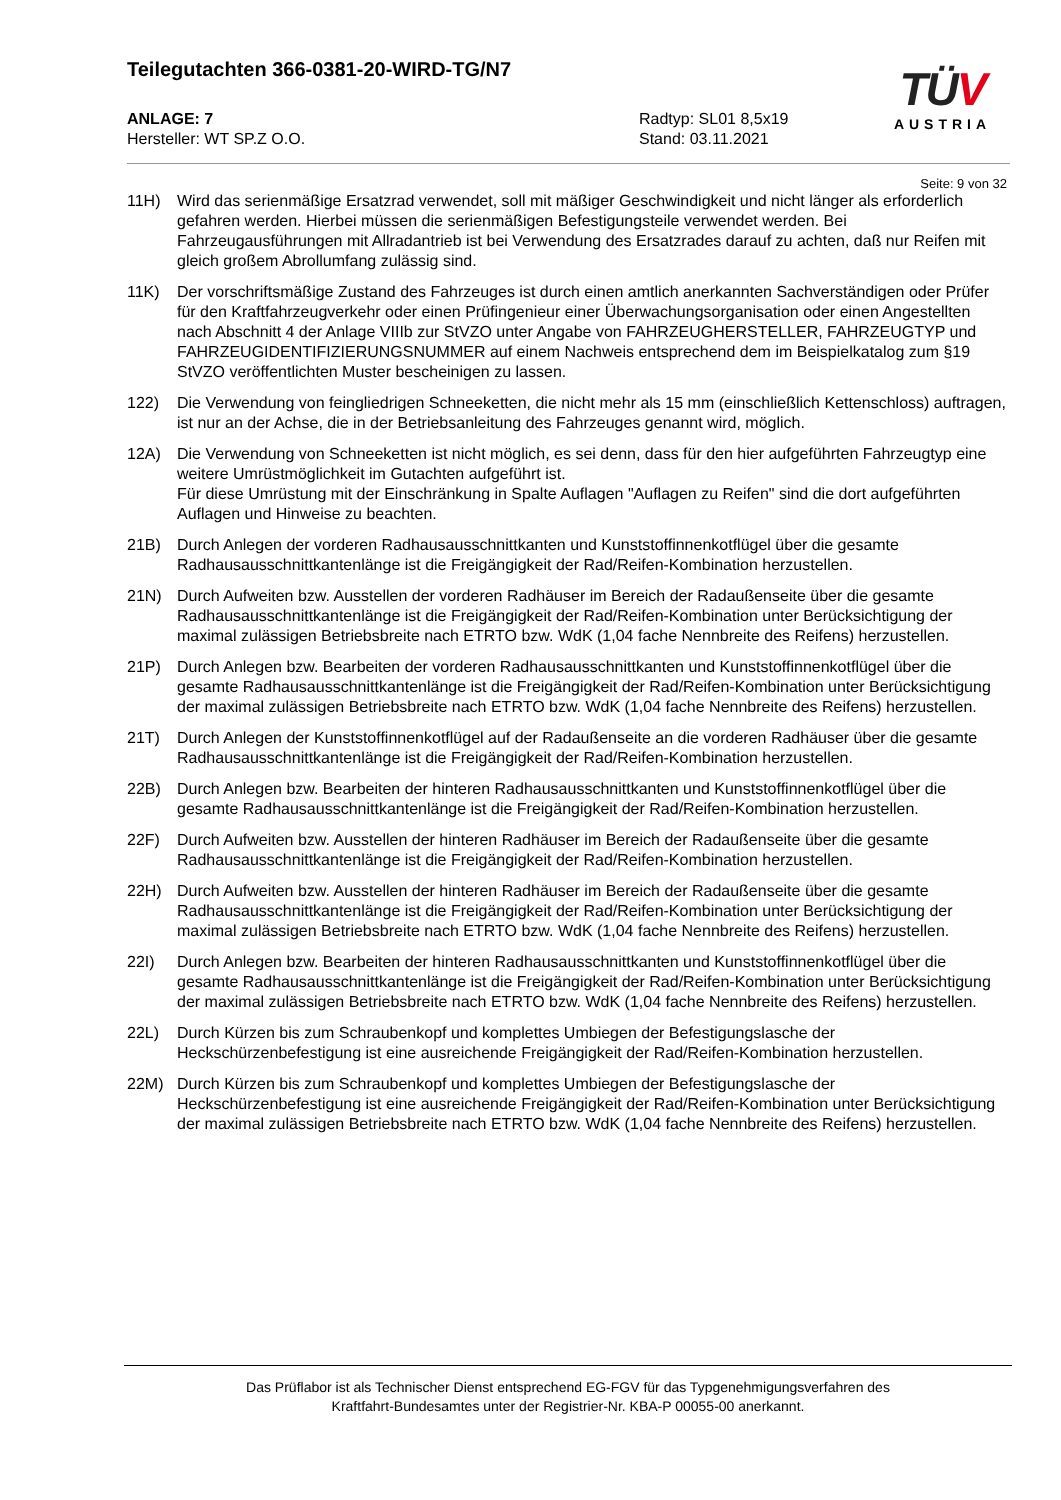Teilegutachten 366-0381-20-WIRD-TG/N7
ANLAGE: 7
Hersteller: WT SP.Z O.O.
Radtyp: SL01 8,5x19
Stand: 03.11.2021
Seite: 9 von 32
11H) Wird das serienmäßige Ersatzrad verwendet, soll mit mäßiger Geschwindigkeit und nicht länger als erforderlich gefahren werden. Hierbei müssen die serienmäßigen Befestigungsteile verwendet werden. Bei Fahrzeugausführungen mit Allradantrieb ist bei Verwendung des Ersatzrades darauf zu achten, daß nur Reifen mit gleich großem Abrollumfang zulässig sind.
11K) Der vorschriftsmäßige Zustand des Fahrzeuges ist durch einen amtlich anerkannten Sachverständigen oder Prüfer für den Kraftfahrzeugverkehr oder einen Prüfingenieur einer Überwachungsorganisation oder einen Angestellten nach Abschnitt 4 der Anlage VIIIb zur StVZO unter Angabe von FAHRZEUGHERSTELLER, FAHRZEUGTYP und FAHRZEUGIDENTIFIZIERUNGSNUMMER auf einem Nachweis entsprechend dem im Beispielkatalog zum §19 StVZO veröffentlichten Muster bescheinigen zu lassen.
122) Die Verwendung von feingliedrigen Schneeketten, die nicht mehr als 15 mm (einschließlich Kettenschloss) auftragen, ist nur an der Achse, die in der Betriebsanleitung des Fahrzeuges genannt wird, möglich.
12A) Die Verwendung von Schneeketten ist nicht möglich, es sei denn, dass für den hier aufgeführten Fahrzeugtyp eine weitere Umrüstmöglichkeit im Gutachten aufgeführt ist.
Für diese Umrüstung mit der Einschränkung in Spalte Auflagen "Auflagen zu Reifen" sind die dort aufgeführten Auflagen und Hinweise zu beachten.
21B) Durch Anlegen der vorderen Radhausausschnittkanten und Kunststoffinnenkotflügel über die gesamte Radhausausschnittkantenlänge ist die Freigängigkeit der Rad/Reifen-Kombination herzustellen.
21N) Durch Aufweiten bzw. Ausstellen der vorderen Radhäuser im Bereich der Radaußenseite über die gesamte Radhausausschnittkantenlänge ist die Freigängigkeit der Rad/Reifen-Kombination unter Berücksichtigung der maximal zulässigen Betriebsbreite nach ETRTO bzw. WdK (1,04 fache Nennbreite des Reifens) herzustellen.
21P) Durch Anlegen bzw. Bearbeiten der vorderen Radhausausschnittkanten und Kunststoffinnenkotflügel über die gesamte Radhausausschnittkantenlänge ist die Freigängigkeit der Rad/Reifen-Kombination unter Berücksichtigung der maximal zulässigen Betriebsbreite nach ETRTO bzw. WdK (1,04 fache Nennbreite des Reifens) herzustellen.
21T) Durch Anlegen der Kunststoffinnenkotflügel auf der Radaußenseite an die vorderen Radhäuser über die gesamte Radhausausschnittkantenlänge ist die Freigängigkeit der Rad/Reifen-Kombination herzustellen.
22B) Durch Anlegen bzw. Bearbeiten der hinteren Radhausausschnittkanten und Kunststoffinnenkotflügel über die gesamte Radhausausschnittkantenlänge ist die Freigängigkeit der Rad/Reifen-Kombination herzustellen.
22F) Durch Aufweiten bzw. Ausstellen der hinteren Radhäuser im Bereich der Radaußenseite über die gesamte Radhausausschnittkantenlänge ist die Freigängigkeit der Rad/Reifen-Kombination herzustellen.
22H) Durch Aufweiten bzw. Ausstellen der hinteren Radhäuser im Bereich der Radaußenseite über die gesamte Radhausausschnittkantenlänge ist die Freigängigkeit der Rad/Reifen-Kombination unter Berücksichtigung der maximal zulässigen Betriebsbreite nach ETRTO bzw. WdK (1,04 fache Nennbreite des Reifens) herzustellen.
22I) Durch Anlegen bzw. Bearbeiten der hinteren Radhausausschnittkanten und Kunststoffinnenkotflügel über die gesamte Radhausausschnittkantenlänge ist die Freigängigkeit der Rad/Reifen-Kombination unter Berücksichtigung der maximal zulässigen Betriebsbreite nach ETRTO bzw. WdK (1,04 fache Nennbreite des Reifens) herzustellen.
22L) Durch Kürzen bis zum Schraubenkopf und komplettes Umbiegen der Befestigungslasche der Heckschürzenbefestigung ist eine ausreichende Freigängigkeit der Rad/Reifen-Kombination herzustellen.
22M) Durch Kürzen bis zum Schraubenkopf und komplettes Umbiegen der Befestigungslasche der Heckschürzenbefestigung ist eine ausreichende Freigängigkeit der Rad/Reifen-Kombination unter Berücksichtigung der maximal zulässigen Betriebsbreite nach ETRTO bzw. WdK (1,04 fache Nennbreite des Reifens) herzustellen.
TÜV
AUSTRIA
Das Prüflabor ist als Technischer Dienst entsprechend EG-FGV für das Typgenehmigungsverfahren des
Kraftfahrt-Bundesamtes unter der Registrier-Nr. KBA-P 00055-00 anerkannt.